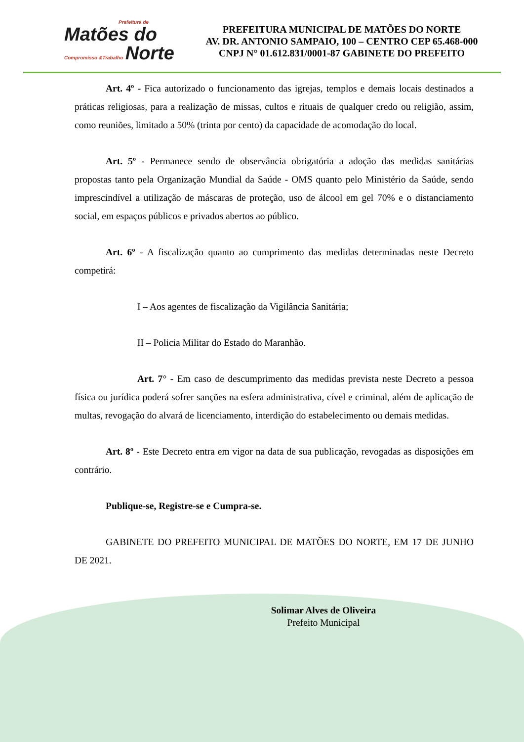Prefeitura de
Matões do
Compromisso &Trabalho Norte
PREFEITURA MUNICIPAL DE MATÕES DO NORTE
AV. DR. ANTONIO SAMPAIO, 100 – CENTRO CEP 65.468-000
CNPJ N° 01.612.831/0001-87 GABINETE DO PREFEITO
Art. 4º - Fica autorizado o funcionamento das igrejas, templos e demais locais destinados a práticas religiosas, para a realização de missas, cultos e rituais de qualquer credo ou religião, assim, como reuniões, limitado a 50% (trinta por cento) da capacidade de acomodação do local.
Art. 5º - Permanece sendo de observância obrigatória a adoção das medidas sanitárias propostas tanto pela Organização Mundial da Saúde - OMS quanto pelo Ministério da Saúde, sendo imprescindível a utilização de máscaras de proteção, uso de álcool em gel 70% e o distanciamento social, em espaços públicos e privados abertos ao público.
Art. 6º - A fiscalização quanto ao cumprimento das medidas determinadas neste Decreto competirá:
I – Aos agentes de fiscalização da Vigilância Sanitária;
II – Policia Militar do Estado do Maranhão.
Art. 7° - Em caso de descumprimento das medidas prevista neste Decreto a pessoa física ou jurídica poderá sofrer sanções na esfera administrativa, cível e criminal, além de aplicação de multas, revogação do alvará de licenciamento, interdição do estabelecimento ou demais medidas.
Art. 8º - Este Decreto entra em vigor na data de sua publicação, revogadas as disposições em contrário.
Publique-se, Registre-se e Cumpra-se.
GABINETE DO PREFEITO MUNICIPAL DE MATÕES DO NORTE, EM 17 DE JUNHO DE 2021.
Solimar Alves de Oliveira
Prefeito Municipal